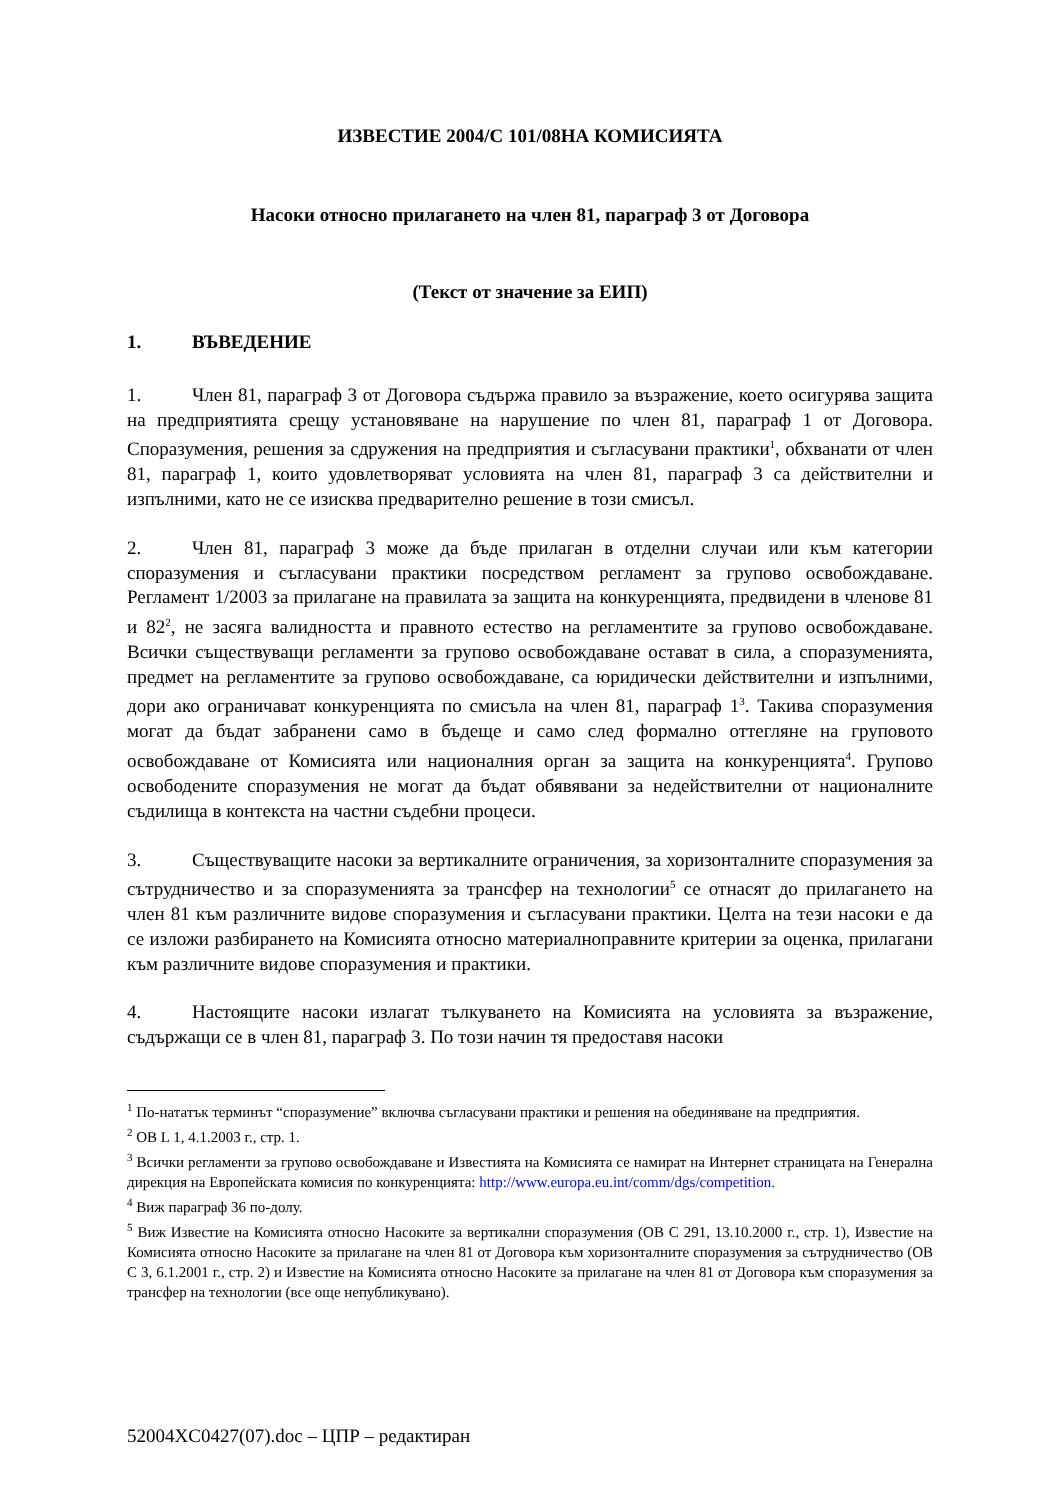ИЗВЕСТИЕ 2004/C 101/08НА КОМИСИЯТА
Насоки относно прилагането на член 81, параграф 3 от Договора
(Текст от значение за ЕИП)
1. ВЪВЕДЕНИЕ
1. Член 81, параграф 3 от Договора съдържа правило за възражение, което осигурява защита на предприятията срещу установяване на нарушение по член 81, параграф 1 от Договора. Споразумения, решения за сдружения на предприятия и съгласувани практики<sup>1</sup>, обхванати от член 81, параграф 1, които удовлетворяват условията на член 81, параграф 3 са действителни и изпълними, като не се изисква предварително решение в този смисъл.
2. Член 81, параграф 3 може да бъде прилаган в отделни случаи или към категории споразумения и съгласувани практики посредством регламент за групово освобождаване. Регламент 1/2003 за прилагане на правилата за защита на конкуренцията, предвидени в членове 81 и 82<sup>2</sup>, не засяга валидността и правното естество на регламентите за групово освобождаване. Всички съществуващи регламенти за групово освобождаване остават в сила, а споразуменията, предмет на регламентите за групово освобождаване, са юридически действителни и изпълними, дори ако ограничават конкуренцията по смисъла на член 81, параграф 1<sup>3</sup>. Такива споразумения могат да бъдат забранени само в бъдеще и само след формално оттегляне на груповото освобождаване от Комисията или националния орган за защита на конкуренцията<sup>4</sup>. Групово освободените споразумения не могат да бъдат обявявани за недействителни от националните съдилища в контекста на частни съдебни процеси.
3. Съществуващите насоки за вертикалните ограничения, за хоризонталните споразумения за сътрудничество и за споразуменията за трансфер на технологии<sup>5</sup> се отнасят до прилагането на член 81 към различните видове споразумения и съгласувани практики. Целта на тези насоки е да се изложи разбирането на Комисията относно материалноправните критерии за оценка, прилагани към различните видове споразумения и практики.
4. Настоящите насоки излагат тълкуването на Комисията на условията за възражение, съдържащи се в член 81, параграф 3. По този начин тя предоставя насоки
<sup>1</sup> По-нататък терминът “споразумение” включва съгласувани практики и решения на обединяване на предприятия.
<sup>2</sup> ОВ L 1, 4.1.2003 г., стр. 1.
<sup>3</sup> Всички регламенти за групово освобождаване и Известията на Комисията се намират на Интернет страницата на Генерална дирекция на Европейската комисия по конкуренцията: http://www.europa.eu.int/comm/dgs/competition.
<sup>4</sup> Виж параграф 36 по-долу.
<sup>5</sup> Виж Известие на Комисията относно Насоките за вертикални споразумения (ОВ C 291, 13.10.2000 г., стр. 1), Известие на Комисията относно Насоките за прилагане на член 81 от Договора към хоризонталните споразумения за сътрудничество (ОВ C 3, 6.1.2001 г., стр. 2) и Известие на Комисията относно Насоките за прилагане на член 81 от Договора към споразумения за трансфер на технологии (все още непубликувано).
52004XC0427(07).doc – ЦПР – редактиран